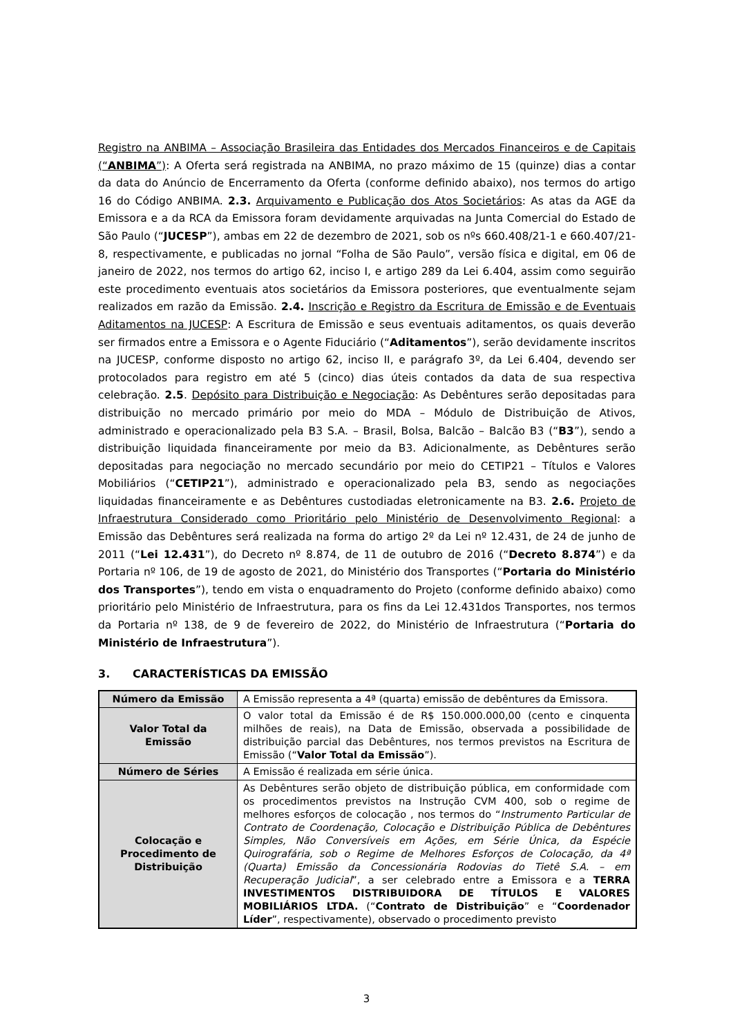Registro na ANBIMA – Associação Brasileira das Entidades dos Mercados Financeiros e de Capitais (“ANBIMA”): A Oferta será registrada na ANBIMA, no prazo máximo de 15 (quinze) dias a contar da data do Anúncio de Encerramento da Oferta (conforme definido abaixo), nos termos do artigo 16 do Código ANBIMA. 2.3. Arquivamento e Publicação dos Atos Societários: As atas da AGE da Emissora e a da RCA da Emissora foram devidamente arquivadas na Junta Comercial do Estado de São Paulo (“JUCESP”), ambas em 22 de dezembro de 2021, sob os nºs 660.408/21-1 e 660.407/21-8, respectivamente, e publicadas no jornal “Folha de São Paulo”, versão física e digital, em 06 de janeiro de 2022, nos termos do artigo 62, inciso I, e artigo 289 da Lei 6.404, assim como seguirão este procedimento eventuais atos societários da Emissora posteriores, que eventualmente sejam realizados em razão da Emissão. 2.4. Inscrição e Registro da Escritura de Emissão e de Eventuais Aditamentos na JUCESP: A Escritura de Emissão e seus eventuais aditamentos, os quais deverão ser firmados entre a Emissora e o Agente Fiduciário (“Aditamentos”), serão devidamente inscritos na JUCESP, conforme disposto no artigo 62, inciso II, e parágrafo 3º, da Lei 6.404, devendo ser protocolados para registro em até 5 (cinco) dias úteis contados da data de sua respectiva celebração. 2.5. Depósito para Distribuição e Negociação: As Debêntures serão depositadas para distribuição no mercado primário por meio do MDA – Módulo de Distribuição de Ativos, administrado e operacionalizado pela B3 S.A. – Brasil, Bolsa, Balcão – Balcão B3 (“B3”), sendo a distribuição liquidada financeiramente por meio da B3. Adicionalmente, as Debêntures serão depositadas para negociação no mercado secundário por meio do CETIP21 – Títulos e Valores Mobiliários (“CETIP21”), administrado e operacionalizado pela B3, sendo as negociações liquidadas financeiramente e as Debêntures custodiadas eletronicamente na B3. 2.6. Projeto de Infraestrutura Considerado como Prioritário pelo Ministério de Desenvolvimento Regional: a Emissão das Debêntures será realizada na forma do artigo 2º da Lei nº 12.431, de 24 de junho de 2011 (“Lei 12.431”), do Decreto nº 8.874, de 11 de outubro de 2016 (“Decreto 8.874”) e da Portaria nº 106, de 19 de agosto de 2021, do Ministério dos Transportes (“Portaria do Ministério dos Transportes”), tendo em vista o enquadramento do Projeto (conforme definido abaixo) como prioritário pelo Ministério de Infraestrutura, para os fins da Lei 12.431dos Transportes, nos termos da Portaria nº 138, de 9 de fevereiro de 2022, do Ministério de Infraestrutura (“Portaria do Ministério de Infraestrutura”).
3. CARACTERÍSTICAS DA EMISSÃO
| Número da Emissão | A Emissão representa a 4ª (quarta) emissão de debêntures da Emissora. |
| Valor Total da Emissão | O valor total da Emissão é de R$ 150.000.000,00 (cento e cinquenta milhões de reais), na Data de Emissão, observada a possibilidade de distribuição parcial das Debêntures, nos termos previstos na Escritura de Emissão (“ Valor Total da Emissão ”). |
| Número de Séries | A Emissão é realizada em série única. |
| Colocação e Procedimento de Distribuição | As Debêntures serão objeto de distribuição pública, em conformidade com os procedimentos previstos na Instrução CVM 400, sob o regime de melhores esforços de colocação , nos termos do “ Instrumento Particular de Contrato de Coordenação, Colocação e Distribuição Pública de Debêntures Simples, Não Conversíveis em Ações, em Série Única, da Espécie Quirografária, sob o Regime de Melhores Esforços de Colocação, da 4ª (Quarta) Emissão da Concessionária Rodovias do Tietê S.A. – em Recuperação Judicial ”, a ser celebrado entre a Emissora e a TERRA INVESTIMENTOS DISTRIBUIDORA DE TÍTULOS E VALORES MOBILIÁRIOS LTDA. (“ Contrato de Distribuição ” e “ Coordenador Líder ”, respectivamente), observado o procedimento previsto |
3